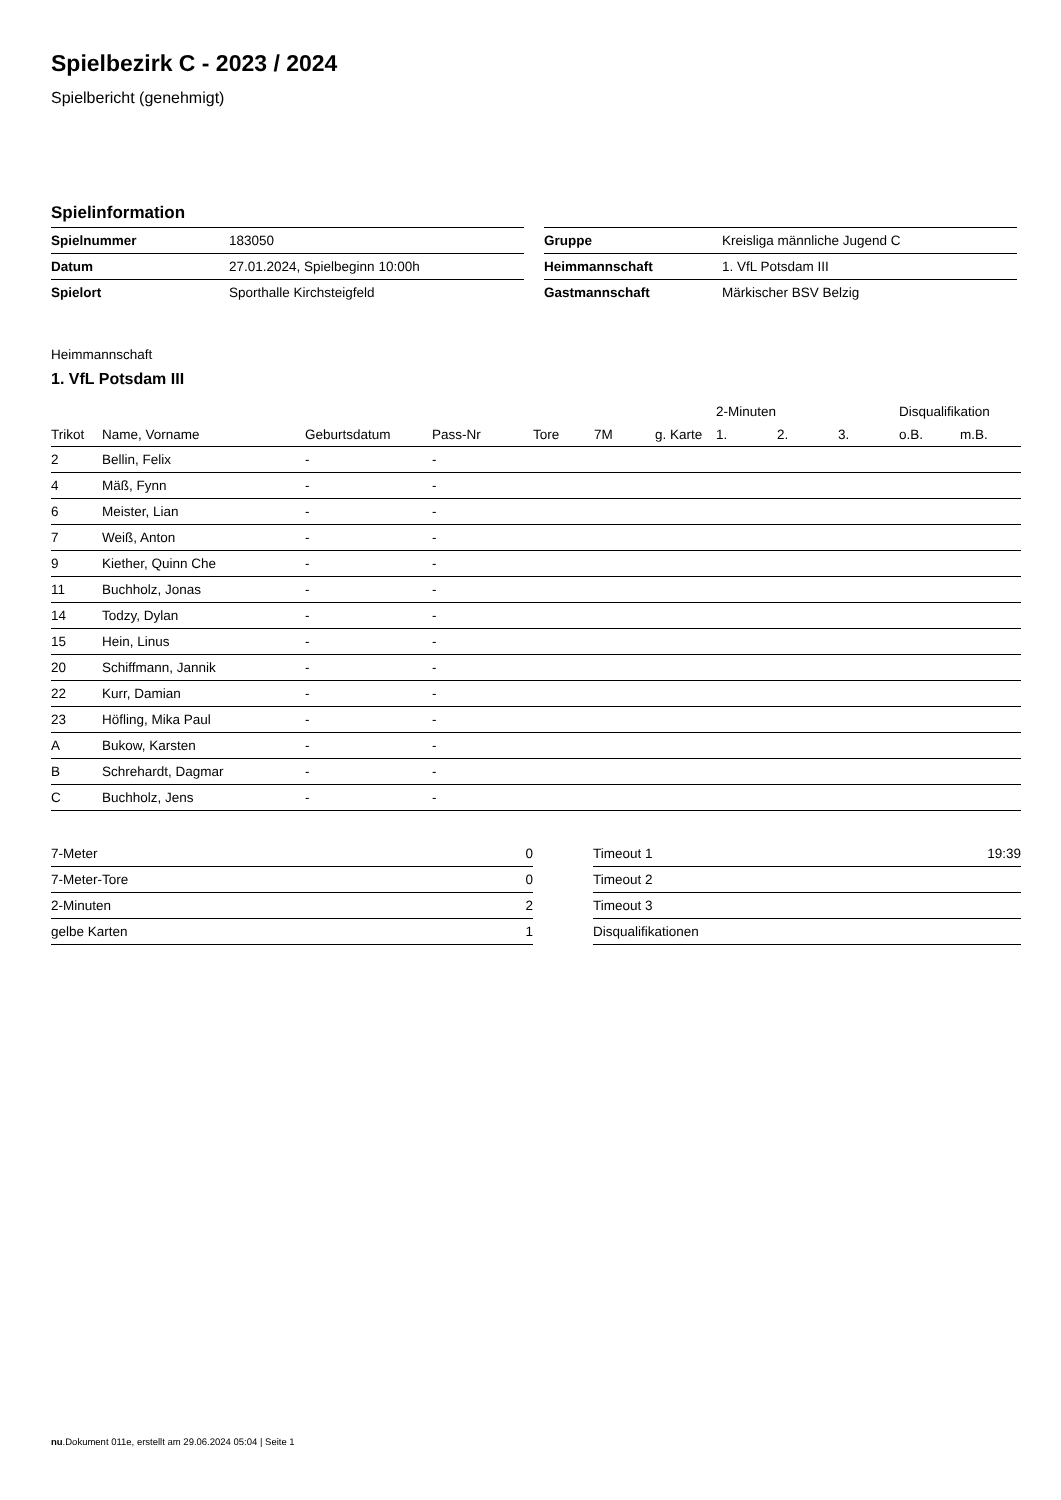Spielbezirk C - 2023 / 2024
Spielbericht (genehmigt)
Spielinformation
| Spielnummer | 183050 |
| Datum | 27.01.2024, Spielbeginn 10:00h |
| Spielort | Sporthalle Kirchsteigfeld |
| Gruppe | Kreisliga männliche Jugend C |
| Heimmannschaft | 1. VfL Potsdam III |
| Gastmannschaft | Märkischer BSV Belzig |
Heimmannschaft
1. VfL Potsdam III
| | | | | | | | 2-Minuten | | | Disqualifikation | |
| --- | --- | --- | --- | --- | --- | --- | --- | --- | --- | --- | --- |
| Trikot | Name, Vorname | Geburtsdatum | Pass-Nr | Tore | 7M | g. Karte | 1. | 2. | 3. | o.B. | m.B. |
| 2 | Bellin, Felix | - | - | | | | | | | | |
| 4 | Mäß, Fynn | - | - | | | | | | | | |
| 6 | Meister, Lian | - | - | | | | | | | | |
| 7 | Weiß, Anton | - | - | | | | | | | | |
| 9 | Kiether, Quinn Che | - | - | | | | | | | | |
| 11 | Buchholz, Jonas | - | - | | | | | | | | |
| 14 | Todzy, Dylan | - | - | | | | | | | | |
| 15 | Hein, Linus | - | - | | | | | | | | |
| 20 | Schiffmann, Jannik | - | - | | | | | | | | |
| 22 | Kurr, Damian | - | - | | | | | | | | |
| 23 | Höfling, Mika Paul | - | - | | | | | | | | |
| A | Bukow, Karsten | - | - | | | | | | | | |
| B | Schrehardt, Dagmar | - | - | | | | | | | | |
| C | Buchholz, Jens | - | - | | | | | | | | |
| 7-Meter | 0 |
| 7-Meter-Tore | 0 |
| 2-Minuten | 2 |
| gelbe Karten | 1 |
| Timeout 1 | 19:39 |
| Timeout 2 | |
| Timeout 3 | |
| Disqualifikationen | |
nu.Dokument 011e, erstellt am 29.06.2024 05:04 | Seite 1